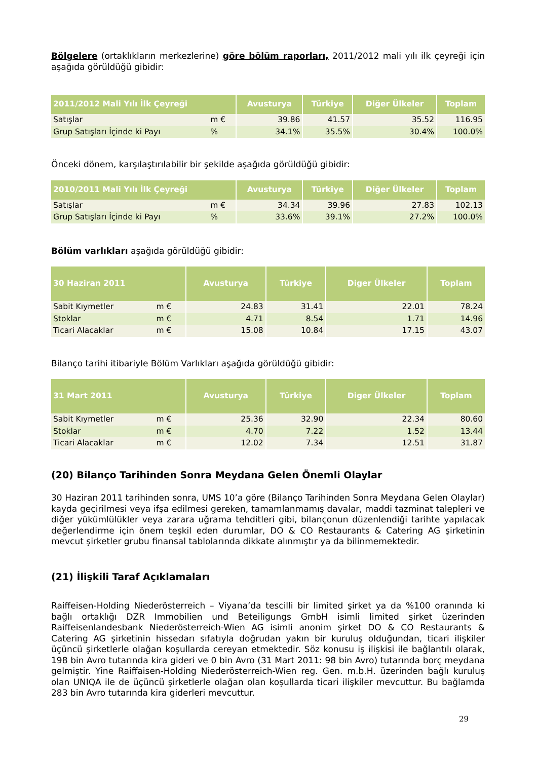Bölgelere (ortaklıkların merkezlerine) göre bölüm raporları, 2011/2012 mali yılı ilk çeyreği için aşağıda görüldüğü gibidir:
| 2011/2012 Mali Yılı İlk Çeyreği | | Avusturya | Türkiye | Diğer Ülkeler | Toplam |
| --- | --- | --- | --- | --- | --- |
| Satışlar | m € | 39.86 | 41.57 | 35.52 | 116.95 |
| Grup Satışları İçinde ki Payı | % | 34.1% | 35.5% | 30.4% | 100.0% |
Önceki dönem, karşılaştırılabilir bir şekilde aşağıda görüldüğü gibidir:
| 2010/2011 Mali Yılı İlk Çeyreği | | Avusturya | Türkiye | Diğer Ülkeler | Toplam |
| --- | --- | --- | --- | --- | --- |
| Satışlar | m € | 34.34 | 39.96 | 27.83 | 102.13 |
| Grup Satışları İçinde ki Payı | % | 33.6% | 39.1% | 27.2% | 100.0% |
Bölüm varlıkları aşağıda görüldüğü gibidir:
| 30 Haziran 2011 | | Avusturya | Türkiye | Diger Ülkeler | Toplam |
| --- | --- | --- | --- | --- | --- |
| Sabit Kıymetler | m € | 24.83 | 31.41 | 22.01 | 78.24 |
| Stoklar | m € | 4.71 | 8.54 | 1.71 | 14.96 |
| Ticari Alacaklar | m € | 15.08 | 10.84 | 17.15 | 43.07 |
Bilanço tarihi itibariyle Bölüm Varlıkları aşağıda görüldüğü gibidir:
| 31 Mart 2011 | | Avusturya | Türkiye | Diger Ülkeler | Toplam |
| --- | --- | --- | --- | --- | --- |
| Sabit Kıymetler | m € | 25.36 | 32.90 | 22.34 | 80.60 |
| Stoklar | m € | 4.70 | 7.22 | 1.52 | 13.44 |
| Ticari Alacaklar | m € | 12.02 | 7.34 | 12.51 | 31.87 |
(20) Bilanço Tarihinden Sonra Meydana Gelen Önemli Olaylar
30 Haziran 2011 tarihinden sonra, UMS 10’a göre (Bilanço Tarihinden Sonra Meydana Gelen Olaylar) kayda geçirilmesi veya ifşa edilmesi gereken, tamamlanmamış davalar, maddi tazminat talepleri ve diğer yükümlülükler veya zarara uğrama tehditleri gibi, bilançonun düzenlendiği tarihte yapılacak değerlendirme için önem teşkil eden durumlar, DO & CO Restaurants & Catering AG şirketinin mevcut şirketler grubu finansal tablolarında dikkate alınmıştır ya da bilinmemektedir.
(21) İlişkili Taraf Açıklamaları
Raiffeisen-Holding Niederösterreich – Viyana’da tescilli bir limited şirket ya da %100 oranında ki bağlı ortaklığı DZR Immobilien und Beteiligungs GmbH isimli limited şirket üzerinden Raiffeisenlandesbank Niederösterreich-Wien AG isimli anonim şirket DO & CO Restaurants & Catering AG şirketinin hissedarı sıfatıyla doğrudan yakın bir kuruluş olduğundan, ticari ilişkiler üçüncü şirketlerle olağan koşullarda cereyan etmektedir. Söz konusu iş ilişkisi ile bağlantılı olarak, 198 bin Avro tutarında kira gideri ve 0 bin Avro (31 Mart 2011: 98 bin Avro) tutarında borç meydana gelmiştir. Yine Raiffaisen-Holding Niederösterreich-Wien reg. Gen. m.b.H. üzerinden bağlı kuruluş olan UNIQA ile de üçüncü şirketlerle olağan olan koşullarda ticari ilişkiler mevcuttur. Bu bağlamda 283 bin Avro tutarında kira giderleri mevcuttur.
29